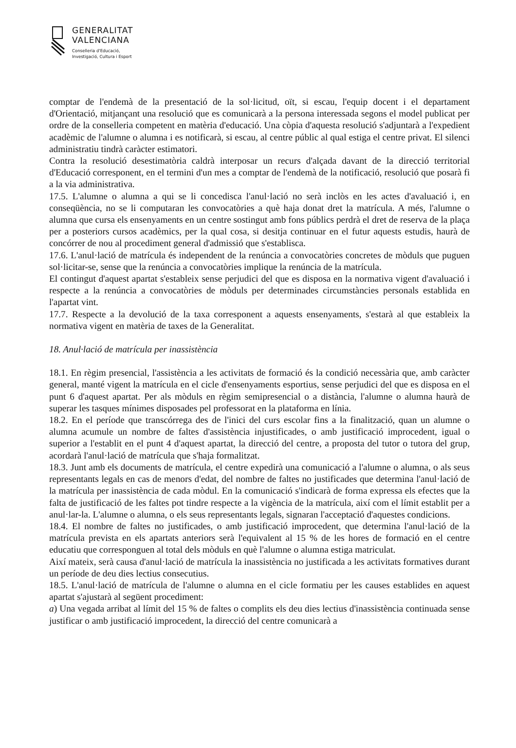GENERALITAT
VALENCIANA
Conselleria d'Educació,
Investigació, Cultura i Esport
comptar de l'endemà de la presentació de la sol·licitud, oït, si escau, l'equip docent i el departament d'Orientació, mitjançant una resolució que es comunicarà a la persona interessada segons el model publicat per ordre de la conselleria competent en matèria d'educació. Una còpia d'aquesta resolució s'adjuntarà a l'expedient acadèmic de l'alumne o alumna i es notificarà, si escau, al centre públic al qual estiga el centre privat. El silenci administratiu tindrà caràcter estimatori.
Contra la resolució desestimatòria caldrà interposar un recurs d'alçada davant de la direcció territorial d'Educació corresponent, en el termini d'un mes a comptar de l'endemà de la notificació, resolució que posarà fi a la via administrativa.
17.5. L'alumne o alumna a qui se li concedisca l'anul·lació no serà inclòs en les actes d'avaluació i, en conseqüència, no se li computaran les convocatòries a què haja donat dret la matrícula. A més, l'alumne o alumna que cursa els ensenyaments en un centre sostingut amb fons públics perdrà el dret de reserva de la plaça per a posteriors cursos acadèmics, per la qual cosa, si desitja continuar en el futur aquests estudis, haurà de concórrer de nou al procediment general d'admissió que s'establisca.
17.6. L'anul·lació de matrícula és independent de la renúncia a convocatòries concretes de mòduls que puguen sol·licitar-se, sense que la renúncia a convocatòries implique la renúncia de la matrícula.
El contingut d'aquest apartat s'estableix sense perjudici del que es disposa en la normativa vigent d'avaluació i respecte a la renúncia a convocatòries de mòduls per determinades circumstàncies personals establida en l'apartat vint.
17.7. Respecte a la devolució de la taxa corresponent a aquests ensenyaments, s'estarà al que estableix la normativa vigent en matèria de taxes de la Generalitat.
18. Anul·lació de matrícula per inassistència
18.1. En règim presencial, l'assistència a les activitats de formació és la condició necessària que, amb caràcter general, manté vigent la matrícula en el cicle d'ensenyaments esportius, sense perjudici del que es disposa en el punt 6 d'aquest apartat. Per als mòduls en règim semipresencial o a distància, l'alumne o alumna haurà de superar les tasques mínimes disposades pel professorat en la plataforma en línia.
18.2. En el període que transcórrega des de l'inici del curs escolar fins a la finalització, quan un alumne o alumna acumule un nombre de faltes d'assistència injustificades, o amb justificació improcedent, igual o superior a l'establit en el punt 4 d'aquest apartat, la direcció del centre, a proposta del tutor o tutora del grup, acordarà l'anul·lació de matrícula que s'haja formalitzat.
18.3. Junt amb els documents de matrícula, el centre expedirà una comunicació a l'alumne o alumna, o als seus representants legals en cas de menors d'edat, del nombre de faltes no justificades que determina l'anul·lació de la matrícula per inassistència de cada mòdul. En la comunicació s'indicarà de forma expressa els efectes que la falta de justificació de les faltes pot tindre respecte a la vigència de la matrícula, així com el límit establit per a anul·lar-la. L'alumne o alumna, o els seus representants legals, signaran l'acceptació d'aquestes condicions.
18.4. El nombre de faltes no justificades, o amb justificació improcedent, que determina l'anul·lació de la matrícula prevista en els apartats anteriors serà l'equivalent al 15 % de les hores de formació en el centre educatiu que corresponguen al total dels mòduls en què l'alumne o alumna estiga matriculat.
Així mateix, serà causa d'anul·lació de matrícula la inassistència no justificada a les activitats formatives durant un període de deu dies lectius consecutius.
18.5. L'anul·lació de matrícula de l'alumne o alumna en el cicle formatiu per les causes establides en aquest apartat s'ajustarà al següent procediment:
a) Una vegada arribat al límit del 15 % de faltes o complits els deu dies lectius d'inassistència continuada sense justificar o amb justificació improcedent, la direcció del centre comunicarà a